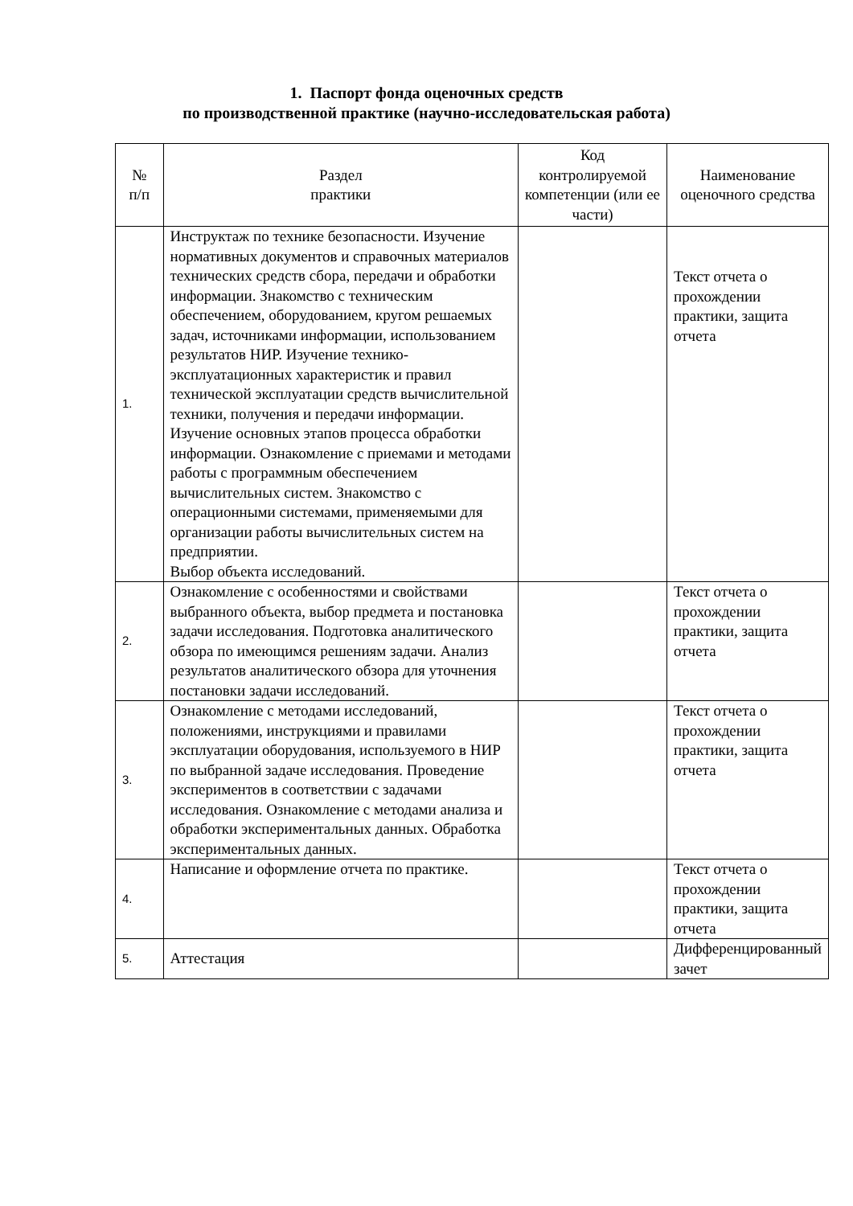1. Паспорт фонда оценочных средств
по производственной практике (научно-исследовательская работа)
| № п/п | Раздел практики | Код контролируемой компетенции (или ее части) | Наименование оценочного средства |
| --- | --- | --- | --- |
| 1. | Инструктаж по технике безопасности. Изучение нормативных документов и справочных материалов технических средств сбора, передачи и обработки информации. Знакомство с техническим обеспечением, оборудованием, кругом решаемых задач, источниками информации, использованием результатов НИР. Изучение технико-эксплуатационных характеристик и правил технической эксплуатации средств вычислительной техники, получения и передачи информации. Изучение основных этапов процесса обработки информации. Ознакомление с приемами и методами работы с программным обеспечением вычислительных систем. Знакомство с операционными системами, применяемыми для организации работы вычислительных систем на предприятии. Выбор объекта исследований. | | Текст отчета о прохождении практики, защита отчета |
| 2. | Ознакомление с особенностями и свойствами выбранного объекта, выбор предмета и постановка задачи исследования. Подготовка аналитического обзора по имеющимся решениям задачи. Анализ результатов аналитического обзора для уточнения постановки задачи исследований. | | Текст отчета о прохождении практики, защита отчета |
| 3. | Ознакомление с методами исследований, положениями, инструкциями и правилами эксплуатации оборудования, используемого в НИР по выбранной задаче исследования. Проведение экспериментов в соответствии с задачами исследования. Ознакомление с методами анализа и обработки экспериментальных данных. Обработка экспериментальных данных. | | Текст отчета о прохождении практики, защита отчета |
| 4. | Написание и оформление отчета по практике. | | Текст отчета о прохождении практики, защита отчета |
| 5. | Аттестация | | Дифференцированный зачет |